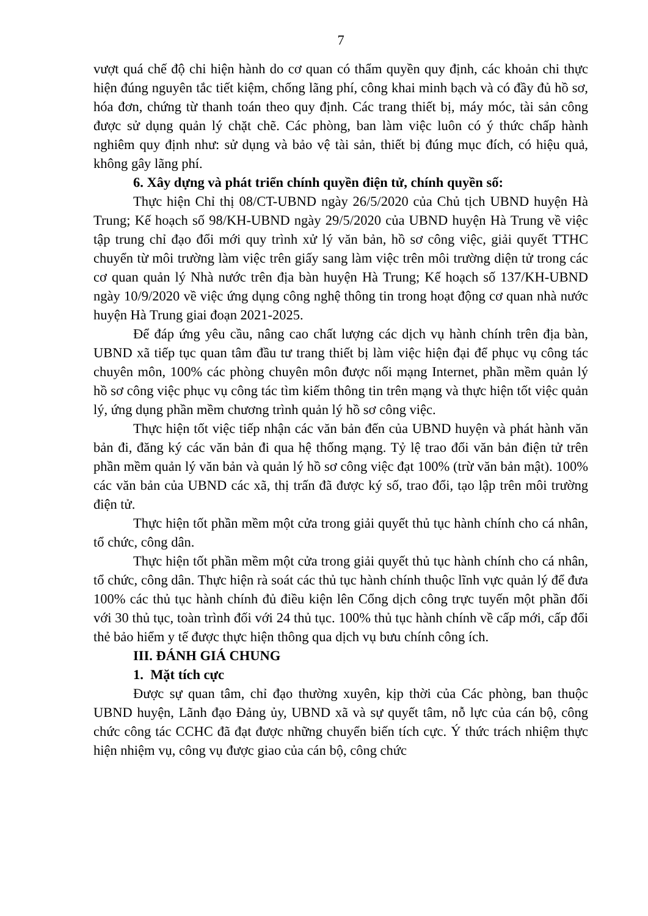7
vượt quá chế độ chi hiện hành do cơ quan có thẩm quyền quy định, các khoản chi thực hiện đúng nguyên tắc tiết kiệm, chống lãng phí, công khai minh bạch và có đầy đủ hồ sơ, hóa đơn, chứng từ thanh toán theo quy định. Các trang thiết bị, máy móc, tài sản công được sử dụng quản lý chặt chẽ. Các phòng, ban làm việc luôn có ý thức chấp hành nghiêm quy định như: sử dụng và bảo vệ tài sản, thiết bị đúng mục đích, có hiệu quả, không gây lãng phí.
6. Xây dựng và phát triển chính quyền điện tử, chính quyền số:
Thực hiện Chỉ thị 08/CT-UBND ngày 26/5/2020 của Chủ tịch UBND huyện Hà Trung; Kế hoạch số 98/KH-UBND ngày 29/5/2020 của UBND huyện Hà Trung về việc tập trung chỉ đạo đổi mới quy trình xử lý văn bản, hồ sơ công việc, giải quyết TTHC chuyển từ môi trường làm việc trên giấy sang làm việc trên môi trường diện tử trong các cơ quan quản lý Nhà nước trên địa bàn huyện Hà Trung; Kế hoạch số 137/KH-UBND ngày 10/9/2020 về việc ứng dụng công nghệ thông tin trong hoạt động cơ quan nhà nước huyện Hà Trung giai đoạn 2021-2025.
Để đáp ứng yêu cầu, nâng cao chất lượng các dịch vụ hành chính trên địa bàn, UBND xã tiếp tục quan tâm đầu tư trang thiết bị làm việc hiện đại để phục vụ công tác chuyên môn, 100% các phòng chuyên môn được nối mạng Internet, phần mềm quản lý hồ sơ công việc phục vụ công tác tìm kiếm thông tin trên mạng và thực hiện tốt việc quản lý, ứng dụng phần mềm chương trình quản lý hồ sơ công việc.
Thực hiện tốt việc tiếp nhận các văn bản đến của UBND huyện và phát hành văn bản đi, đăng ký các văn bản đi qua hệ thống mạng. Tỷ lệ trao đổi văn bản điện tử trên phần mềm quản lý văn bản và quản lý hồ sơ công việc đạt 100% (trừ văn bản mật). 100% các văn bản của UBND các xã, thị trấn đã được ký số, trao đổi, tạo lập trên môi trường điện tử.
Thực hiện tốt phần mềm một cửa trong giải quyết thủ tục hành chính cho cá nhân, tổ chức, công dân.
Thực hiện tốt phần mềm một cửa trong giải quyết thủ tục hành chính cho cá nhân, tổ chức, công dân. Thực hiện rà soát các thủ tục hành chính thuộc lĩnh vực quản lý để đưa 100% các thủ tục hành chính đủ điều kiện lên Cổng dịch công trực tuyến một phần đối với 30 thủ tục, toàn trình đối với 24 thủ tục. 100% thủ tục hành chính về cấp mới, cấp đổi thẻ bảo hiểm y tế được thực hiện thông qua dịch vụ bưu chính công ích.
III. ĐÁNH GIÁ CHUNG
1. Mặt tích cực
Được sự quan tâm, chỉ đạo thường xuyên, kịp thời của Các phòng, ban thuộc UBND huyện, Lãnh đạo Đảng ủy, UBND xã và sự quyết tâm, nỗ lực của cán bộ, công chức công tác CCHC đã đạt được những chuyển biến tích cực. Ý thức trách nhiệm thực hiện nhiệm vụ, công vụ được giao của cán bộ, công chức